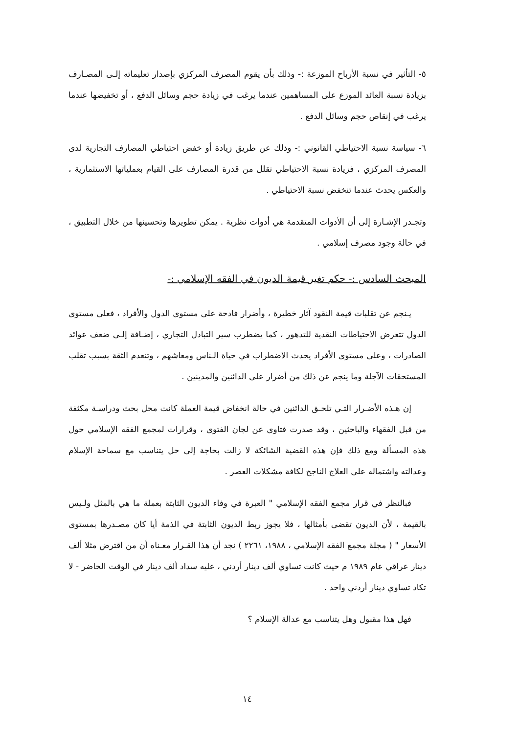٥- التأثير في نسبة الأرباح الموزعة :- وذلك بأن يقوم المصرف المركزي بإصدار تعليماته إلـى المصـارف بزيادة نسبة العائد الموزع على المساهمين عندما يرغب في زيادة حجم وسائل الدفع ، أو تخفيضها عندما يرغب في إنقاص حجم وسائل الدفع .
٦- سياسة نسبة الاحتياطي القانوني :- وذلك عن طريق زيادة أو خفض احتياطي المصارف التجارية لدى المصرف المركزي ، فزيادة نسبة الاحتياطي تقلل من قدرة المصارف على القيام بعملياتها الاستثمارية ، والعكس يحدث عندما تنخفض نسبة الاحتياطي .
وتجـدر الإشـارة إلى أن الأدوات المتقدمة هي أدوات نظرية . يمكن تطويرها وتحسينها من خلال التطبيق ، في حالة وجود مصرف إسلامي .
المبحث السادس :- حكم تغير قيمة الديون في الفقه الإسلامي :-
يـنجم عن تقلبات قيمة النقود آثار خطيرة ، وأضرار فادحة على مستوى الدول والأفراد ، فعلى مستوى الدول تتعرض الاحتياطات النقدية للتدهور ، كما يضطرب سير التبادل التجاري ، إضـافة إلـى ضعف عوائد الصادرات ، وعلى مستوى الأفراد يحدث الاضطراب في حياة الـناس ومعاشهم ، وتنعدم الثقة بسبب تقلب المستحقات الآجلة وما ينجم عن ذلك من أضرار على الدائنين والمدينين .
إن هـذه الأضـرار التـي تلحـق الدائنين في حالة انخفاض قيمة العملة كانت محل بحث ودراسـة مكثفة من قبل الفقهاء والباحثين ، وقد صدرت فتاوى عن لجان الفتوى ، وقرارات لمجمع الفقه الإسلامي حول هذه المسألة ومع ذلك فإن هذه القضية الشائكة لا زالت بحاجة إلى حل يتناسب مع سماحة الإسلام وعدالته واشتماله على العلاج الناجح لكافة مشكلات العصر .
فبالنظر في قرار مجمع الفقه الإسلامي " العبرة في وفاء الديون الثابتة بعملة ما هي بالمثل ولـيس بالقيمة ، لأن الديون تقضى بأمثالها ، فلا يجوز ربط الديون الثابتة في الذمة أيا كان مصـدرها بمستوى الأسعار " ( مجلة مجمع الفقه الإسلامي ، ١٩٨٨، ٢٢٦١ ) نجد أن هذا القـرار معـناه أن من اقترض مثلا ألف دينار عراقي عام ١٩٨٩ م حيث كانت تساوي ألف دينار أردني ، عليه سداد ألف دينار في الوقت الحاضر - لا تكاد تساوي دينار أردني واحد .
فهل هذا مقبول وهل يتناسب مع عدالة الإسلام ؟
١٤